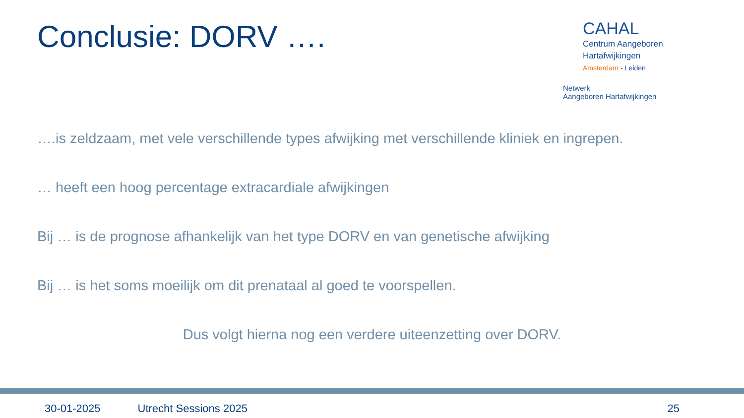Conclusie: DORV ….
CAHAL
Centrum Aangeboren
Hartafwijkingen
Amsterdam - Leiden
Netwerk
Aangeboren Hartafwijkingen
….is zeldzaam, met vele verschillende types afwijking met verschillende kliniek en ingrepen.
… heeft een hoog percentage extracardiale afwijkingen
Bij … is de prognose afhankelijk van het type DORV en van genetische afwijking
Bij … is het soms moeilijk om dit prenataal al goed te voorspellen.
Dus volgt hierna nog een verdere uiteenzetting over DORV.
30-01-2025 Utrecht Sessions 2025 25